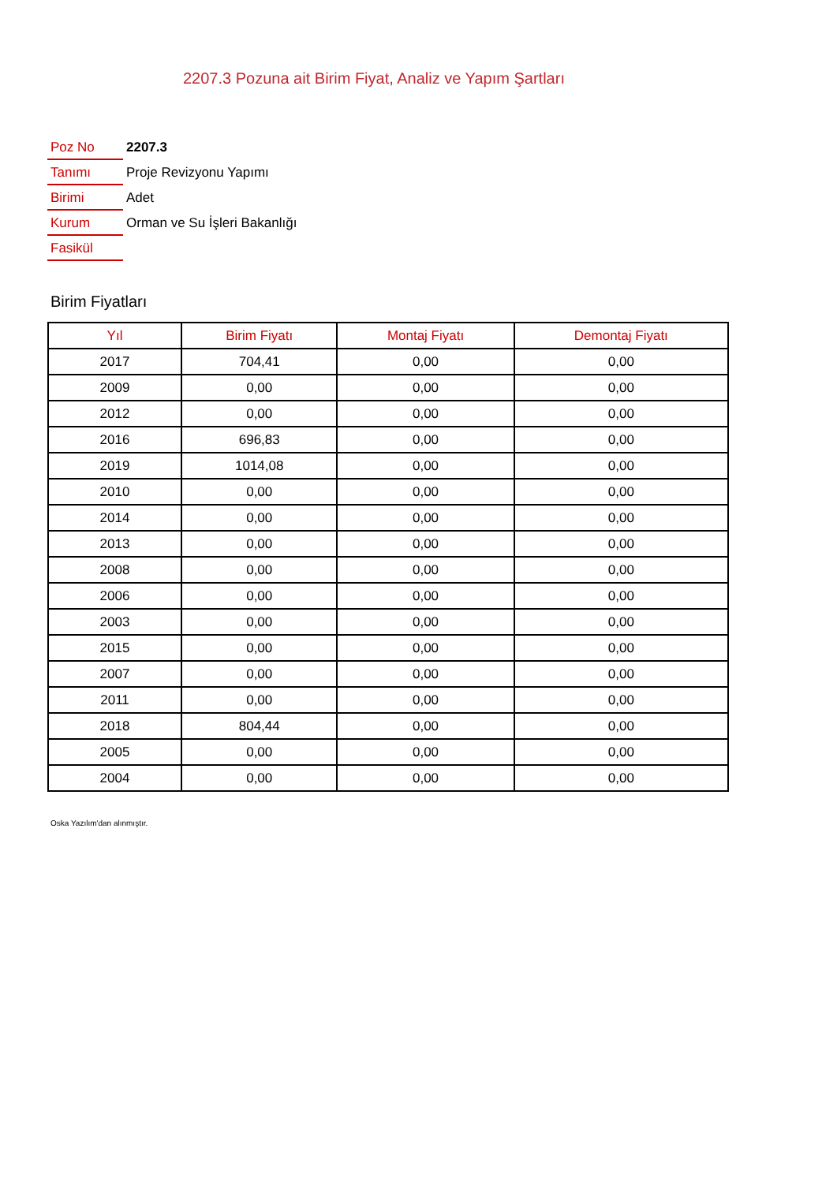2207.3 Pozuna ait Birim Fiyat, Analiz ve Yapım Şartları
| Poz No | 2207.3 |
| Tanımı | Proje Revizyonu Yapımı |
| Birimi | Adet |
| Kurum | Orman ve Su İşleri Bakanlığı |
| Fasikül | |
Birim Fiyatları
| Yıl | Birim Fiyatı | Montaj Fiyatı | Demontaj Fiyatı |
| --- | --- | --- | --- |
| 2017 | 704,41 | 0,00 | 0,00 |
| 2009 | 0,00 | 0,00 | 0,00 |
| 2012 | 0,00 | 0,00 | 0,00 |
| 2016 | 696,83 | 0,00 | 0,00 |
| 2019 | 1014,08 | 0,00 | 0,00 |
| 2010 | 0,00 | 0,00 | 0,00 |
| 2014 | 0,00 | 0,00 | 0,00 |
| 2013 | 0,00 | 0,00 | 0,00 |
| 2008 | 0,00 | 0,00 | 0,00 |
| 2006 | 0,00 | 0,00 | 0,00 |
| 2003 | 0,00 | 0,00 | 0,00 |
| 2015 | 0,00 | 0,00 | 0,00 |
| 2007 | 0,00 | 0,00 | 0,00 |
| 2011 | 0,00 | 0,00 | 0,00 |
| 2018 | 804,44 | 0,00 | 0,00 |
| 2005 | 0,00 | 0,00 | 0,00 |
| 2004 | 0,00 | 0,00 | 0,00 |
Oska Yazılım'dan alınmıştır.